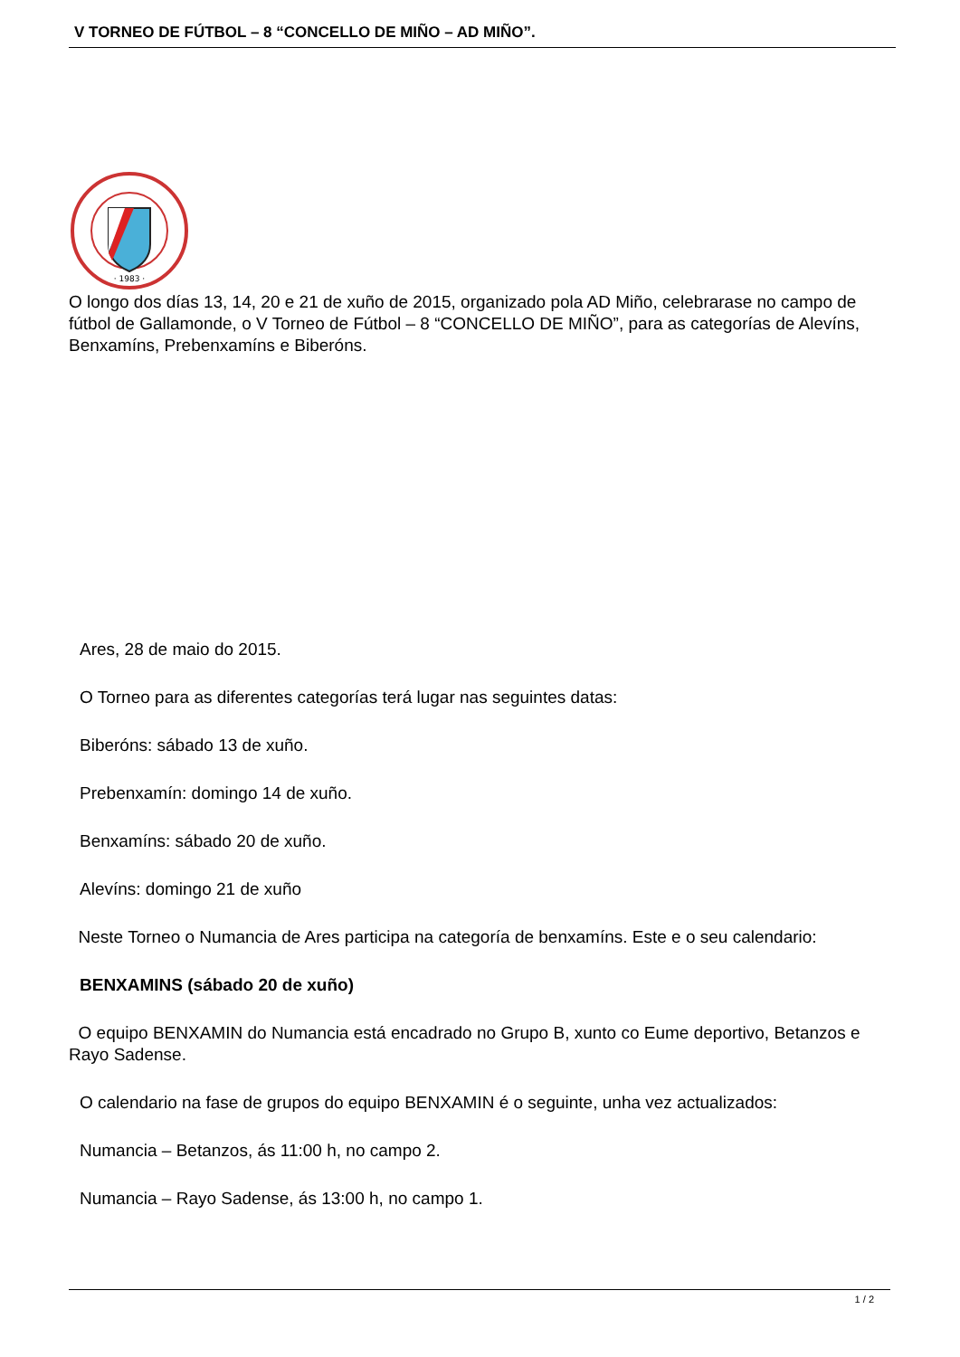V TORNEO DE FÚTBOL – 8 “CONCELLO DE MIÑO – AD MIÑO”.
· 1983 ·
O longo dos días 13, 14, 20 e 21 de xuño de 2015, organizado pola AD Miño, celebrarase no campo de fútbol de Gallamonde, o V Torneo de Fútbol – 8 “CONCELLO DE MIÑO”, para as categorías de Alevíns, Benxamíns, Prebenxamíns e Biberóns.
Ares, 28 de maio do 2015.
O Torneo para as diferentes categorías terá lugar nas seguintes datas:
Biberóns: sábado 13 de xuño.
Prebenxamín: domingo 14 de xuño.
Benxamíns: sábado 20 de xuño.
Alevíns: domingo 21 de xuño
Neste Torneo o Numancia de Ares participa na categoría de benxamíns. Este e o seu calendario:
BENXAMINS (sábado 20 de xuño)
O equipo BENXAMIN do Numancia está encadrado no Grupo B, xunto co Eume deportivo, Betanzos e Rayo Sadense.
O calendario na fase de grupos do equipo BENXAMIN é o seguinte, unha vez actualizados:
Numancia – Betanzos, ás 11:00 h, no campo 2.
Numancia – Rayo Sadense, ás 13:00 h, no campo 1.
1 / 2